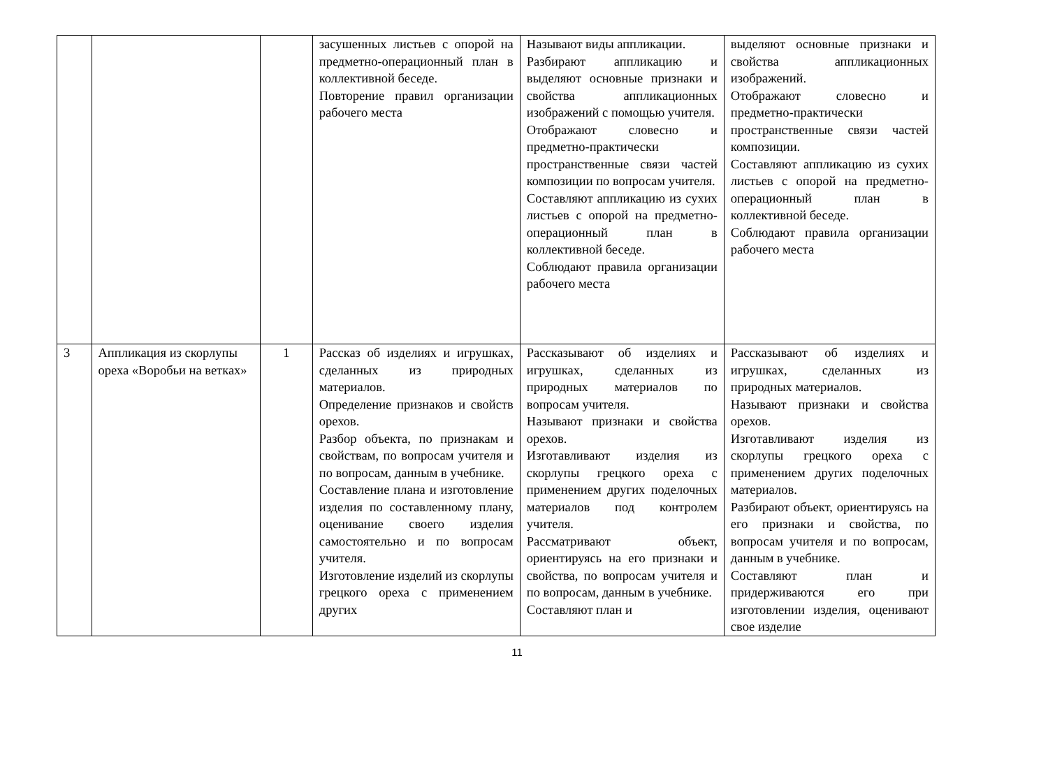| | | | засушенных листьев с опорой на предметно-операционный план в коллективной беседе. Повторение правил организации рабочего места | Называют виды аппликации. Разбирают аппликацию и выделяют основные признаки и свойства аппликационных изображений с помощью учителя. Отображают словесно и предметно-практически пространственные связи частей композиции по вопросам учителя. Составляют аппликацию из сухих листьев с опорой на предметно-операционный план в коллективной беседе. Соблюдают правила организации рабочего места | выделяют основные признаки и свойства аппликационных изображений. Отображают словесно и предметно-практически пространственные связи частей композиции. Составляют аппликацию из сухих листьев с опорой на предметно-операционный план в коллективной беседе. Соблюдают правила организации рабочего места |
| 3 | Аппликация из скорлупы ореха «Воробьи на ветках» | 1 | Рассказ об изделиях и игрушках, сделанных из природных материалов. Определение признаков и свойств орехов. Разбор объекта, по признакам и свойствам, по вопросам учителя и по вопросам, данным в учебнике. Составление плана и изготовление изделия по составленному плану, оценивание своего изделия самостоятельно и по вопросам учителя. Изготовление изделий из скорлупы грецкого ореха с применением других | Рассказывают об изделиях и игрушках, сделанных из природных материалов по вопросам учителя. Называют признаки и свойства орехов. Изготавливают изделия из скорлупы грецкого ореха с применением других поделочных материалов под контролем учителя. Рассматривают объект, ориентируясь на его признаки и свойства, по вопросам учителя и по вопросам, данным в учебнике. Составляют план и | Рассказывают об изделиях и игрушках, сделанных из природных материалов. Называют признаки и свойства орехов. Изготавливают изделия из скорлупы грецкого ореха с применением других поделочных материалов. Разбирают объект, ориентируясь на его признаки и свойства, по вопросам учителя и по вопросам, данным в учебнике. Составляют план и придерживаются его при изготовлении изделия, оценивают свое изделие |
11